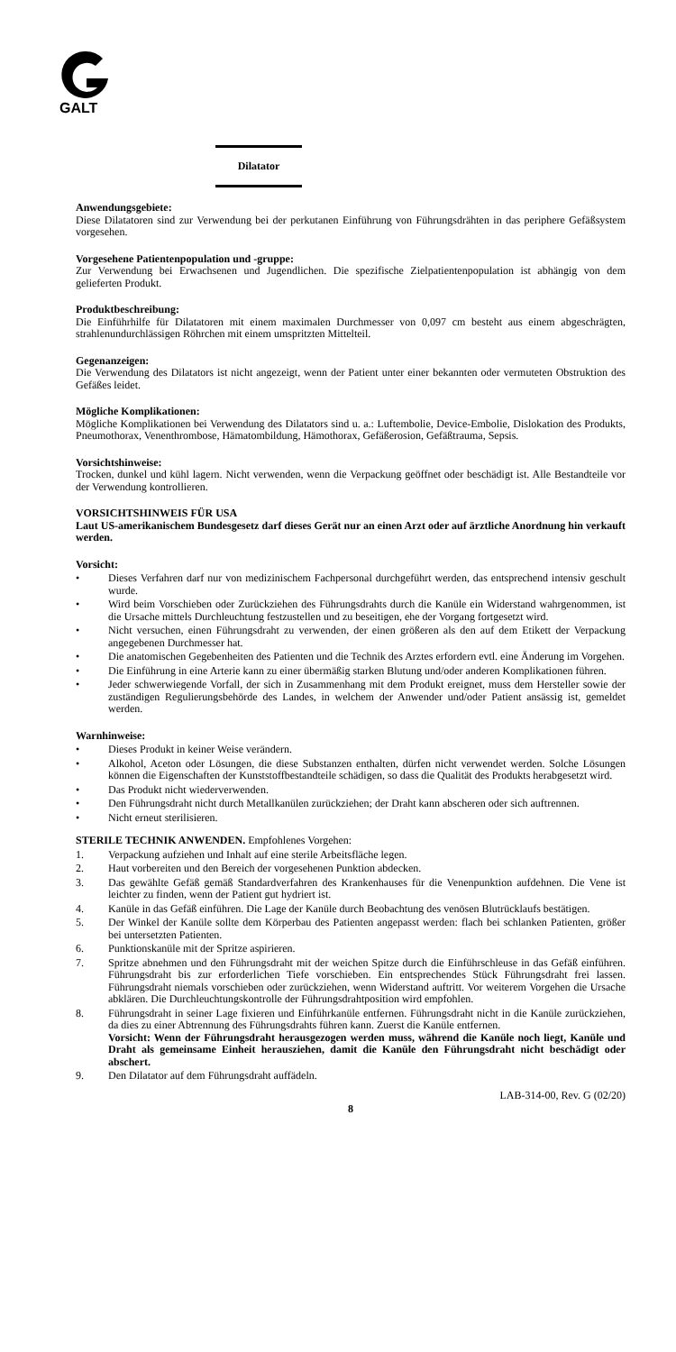GALT
Dilatator
Anwendungsgebiete:
Diese Dilatatoren sind zur Verwendung bei der perkutanen Einführung von Führungsdrähten in das periphere Gefäßsystem vorgesehen.
Vorgesehene Patientenpopulation und -gruppe:
Zur Verwendung bei Erwachsenen und Jugendlichen. Die spezifische Zielpatientenpopulation ist abhängig von dem gelieferten Produkt.
Produktbeschreibung:
Die Einführhilfe für Dilatatoren mit einem maximalen Durchmesser von 0,097 cm besteht aus einem abgeschrägten, strahlenundurchlässigen Röhrchen mit einem umspritzten Mittelteil.
Gegenanzeigen:
Die Verwendung des Dilatators ist nicht angezeigt, wenn der Patient unter einer bekannten oder vermuteten Obstruktion des Gefäßes leidet.
Mögliche Komplikationen:
Mögliche Komplikationen bei Verwendung des Dilatators sind u. a.: Luftembolie, Device-Embolie, Dislokation des Produkts, Pneumothorax, Venenthrombose, Hämatombildung, Hämothorax, Gefäßerosion, Gefäßtrauma, Sepsis.
Vorsichtshinweise:
Trocken, dunkel und kühl lagern. Nicht verwenden, wenn die Verpackung geöffnet oder beschädigt ist. Alle Bestandteile vor der Verwendung kontrollieren.
VORSICHTSHINWEIS FÜR USA
Laut US-amerikanischem Bundesgesetz darf dieses Gerät nur an einen Arzt oder auf ärztliche Anordnung hin verkauft werden.
Vorsicht:
• Dieses Verfahren darf nur von medizinischem Fachpersonal durchgeführt werden, das entsprechend intensiv geschult wurde.
• Wird beim Vorschieben oder Zurückziehen des Führungsdrahts durch die Kanüle ein Widerstand wahrgenommen, ist die Ursache mittels Durchleuchtung festzustellen und zu beseitigen, ehe der Vorgang fortgesetzt wird.
• Nicht versuchen, einen Führungsdraht zu verwenden, der einen größeren als den auf dem Etikett der Verpackung angegebenen Durchmesser hat.
• Die anatomischen Gegebenheiten des Patienten und die Technik des Arztes erfordern evtl. eine Änderung im Vorgehen.
• Die Einführung in eine Arterie kann zu einer übermäßig starken Blutung und/oder anderen Komplikationen führen.
• Jeder schwerwiegende Vorfall, der sich in Zusammenhang mit dem Produkt ereignet, muss dem Hersteller sowie der zuständigen Regulierungsbehörde des Landes, in welchem der Anwender und/oder Patient ansässig ist, gemeldet werden.
Warnhinweise:
• Dieses Produkt in keiner Weise verändern.
• Alkohol, Aceton oder Lösungen, die diese Substanzen enthalten, dürfen nicht verwendet werden. Solche Lösungen können die Eigenschaften der Kunststoffbestandteile schädigen, so dass die Qualität des Produkts herabgesetzt wird.
• Das Produkt nicht wiederverwenden.
• Den Führungsdraht nicht durch Metallkanülen zurückziehen; der Draht kann abscheren oder sich auftrennen.
• Nicht erneut sterilisieren.
STERILE TECHNIK ANWENDEN. Empfohlenes Vorgehen:
1. Verpackung aufziehen und Inhalt auf eine sterile Arbeitsfläche legen.
2. Haut vorbereiten und den Bereich der vorgesehenen Punktion abdecken.
3. Das gewählte Gefäß gemäß Standardverfahren des Krankenhauses für die Venenpunktion aufdehnen. Die Vene ist leichter zu finden, wenn der Patient gut hydriert ist.
4. Kanüle in das Gefäß einführen. Die Lage der Kanüle durch Beobachtung des venösen Blutrücklaufs bestätigen.
5. Der Winkel der Kanüle sollte dem Körperbau des Patienten angepasst werden: flach bei schlanken Patienten, größer bei untersetzten Patienten.
6. Punktionskanüle mit der Spritze aspirieren.
7. Spritze abnehmen und den Führungsdraht mit der weichen Spitze durch die Einführschleuse in das Gefäß einführen. Führungsdraht bis zur erforderlichen Tiefe vorschieben. Ein entsprechendes Stück Führungsdraht frei lassen. Führungsdraht niemals vorschieben oder zurückziehen, wenn Widerstand auftritt. Vor weiterem Vorgehen die Ursache abklären. Die Durchleuchtungskontrolle der Führungsdrahtposition wird empfohlen.
8. Führungsdraht in seiner Lage fixieren und Einführkanüle entfernen. Führungsdraht nicht in die Kanüle zurückziehen, da dies zu einer Abtrennung des Führungsdrahts führen kann. Zuerst die Kanüle entfernen.
Vorsicht: Wenn der Führungsdraht herausgezogen werden muss, während die Kanüle noch liegt, Kanüle und Draht als gemeinsame Einheit herausziehen, damit die Kanüle den Führungsdraht nicht beschädigt oder abschert.
9. Den Dilatator auf dem Führungsdraht auffädeln.
LAB-314-00, Rev. G (02/20)
8